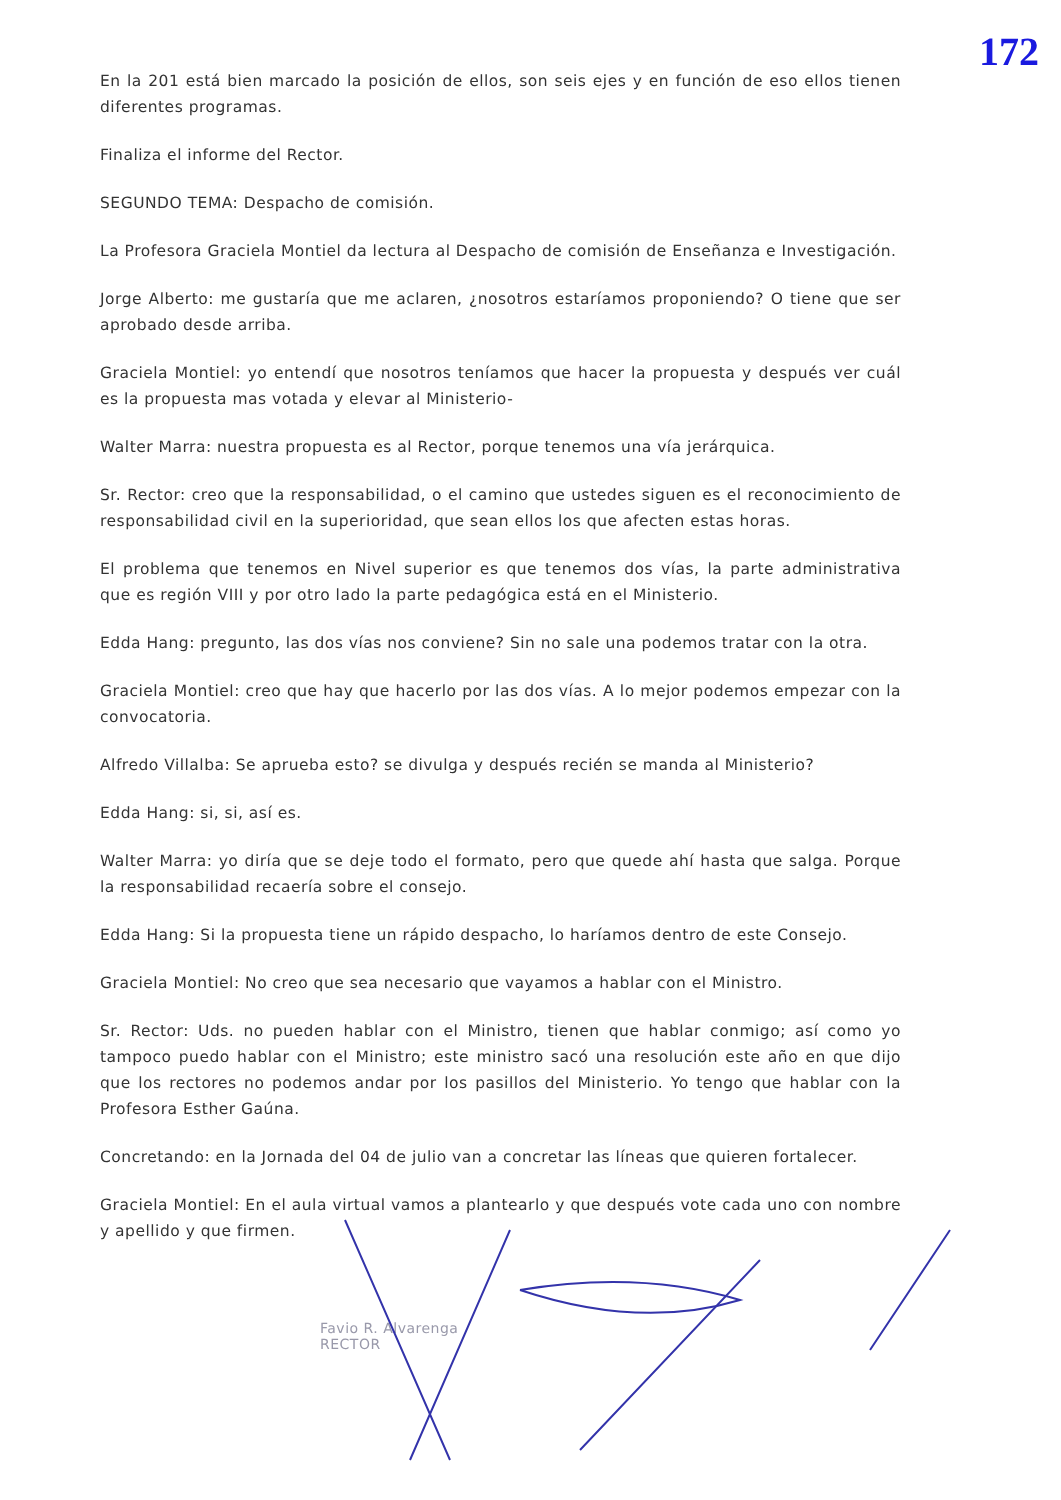172
En la 201 está bien marcado la posición de ellos, son seis ejes y en función de eso ellos tienen diferentes programas.
Finaliza el informe del Rector.
SEGUNDO TEMA: Despacho de comisión.
La Profesora Graciela Montiel da lectura al Despacho de comisión de Enseñanza e Investigación.
Jorge Alberto: me gustaría que me aclaren, ¿nosotros estaríamos proponiendo? O tiene que ser aprobado desde arriba.
Graciela Montiel: yo entendí que nosotros teníamos que hacer la propuesta y después ver cuál es la propuesta mas votada y elevar al Ministerio-
Walter Marra: nuestra propuesta es al Rector, porque tenemos una vía jerárquica.
Sr. Rector: creo que la responsabilidad, o el camino que ustedes siguen es el reconocimiento de responsabilidad civil en la superioridad, que sean ellos los que afecten estas horas.
El problema que tenemos en Nivel superior es que tenemos dos vías, la parte administrativa que es región VIII y por otro lado la parte pedagógica está en el Ministerio.
Edda Hang: pregunto, las dos vías nos conviene? Sin no sale una podemos tratar con la otra.
Graciela Montiel: creo que hay que hacerlo por las dos vías. A lo mejor podemos empezar con la convocatoria.
Alfredo Villalba: Se aprueba esto? se divulga y después recién se manda al Ministerio?
Edda Hang: si, si, así es.
Walter Marra: yo diría que se deje todo el formato, pero que quede ahí hasta que salga. Porque la responsabilidad recaería sobre el consejo.
Edda Hang: Si la propuesta tiene un rápido despacho, lo haríamos dentro de este Consejo.
Graciela Montiel: No creo que sea necesario que vayamos a hablar con el Ministro.
Sr. Rector: Uds. no pueden hablar con el Ministro, tienen que hablar conmigo; así como yo tampoco puedo hablar con el Ministro; este ministro sacó una resolución este año en que dijo que los rectores no podemos andar por los pasillos del Ministerio. Yo tengo que hablar con la Profesora Esther Gaúna.
Concretando: en la Jornada del 04 de julio van a concretar las líneas que quieren fortalecer.
Graciela Montiel: En el aula virtual vamos a plantearlo y que después vote cada uno con nombre y apellido y que firmen.
Favio R. Alvarenga
RECTOR